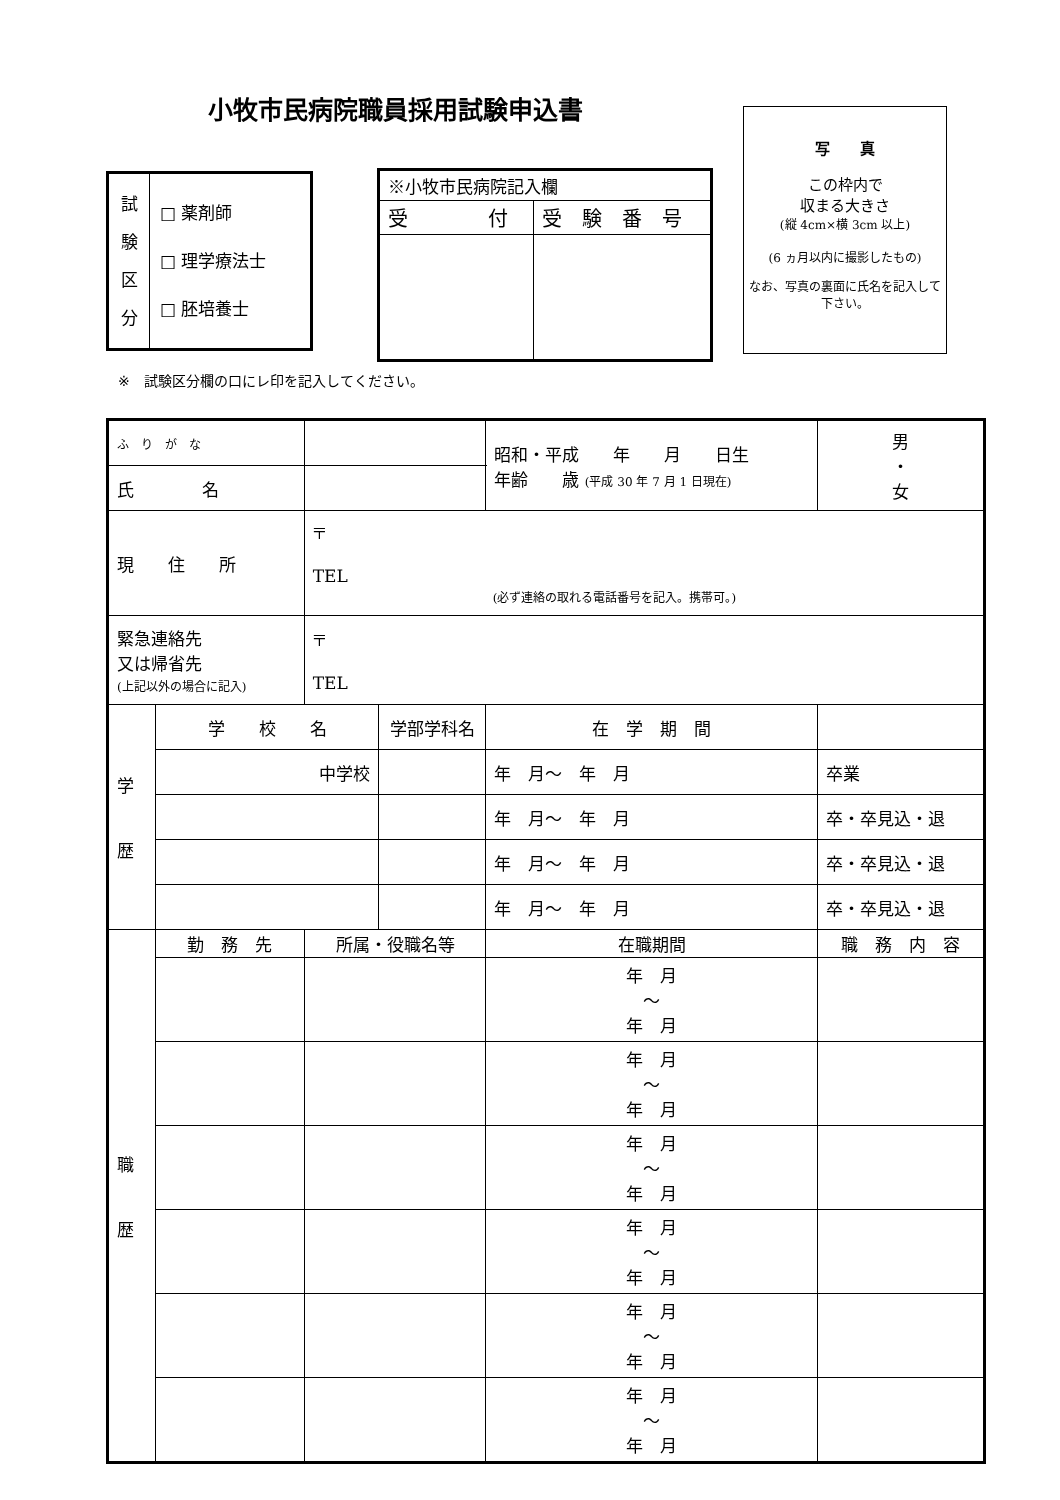小牧市民病院職員採用試験申込書
| 試 験 区 分 | □ 薬剤師 □ 理学療法士 □ 胚培養士 |
| ※小牧市民病院記入欄 | |
| 受 付 | 受 験 番 号 |
写　　真
この枠内で
収まる大きさ
(縦 4cm×横 3cm 以上)
(6 ヵ月以内に撮影したもの)
なお、写真の裏面に氏名を記入して下さい。
※　試験区分欄の口にレ印を記入してください。
| ふ り が な | | | | | 昭和・平成 年 月 日生 年齢 歳 (平成 30 年 7 月 1 日現在) | | 男 ・ 女 |
| 氏 名 | | | | | | | |
| 現 住 所 | | 〒 TEL (必ず連絡の取れる電話番号を記入。携帯可。) | | | | | |
| 緊急連絡先 又は帰省先 (上記以外の場合に記入) | | 〒 TEL | | | | | |
| 学 歴 | 学 校 名 | | 学部学科名 | | 在 学 期 間 | | |
| | 中学校 | | | | 年 月〜 年 月 | 卒業 | |
| | | | | | 年 月〜 年 月 | 卒・卒見込・退 | |
| | | | | | 年 月〜 年 月 | 卒・卒見込・退 | |
| | | | | | 年 月〜 年 月 | 卒・卒見込・退 | |
| 職 歴 | 勤 務 先 | 所属・役職名等 | | 在職期間 | | 職 務 内 容 | |
| | | | | 年 月 〜 年 月 | | | |
| | | | | 年 月 〜 年 月 | | | |
| | | | | 年 月 〜 年 月 | | | |
| | | | | 年 月 〜 年 月 | | | |
| | | | | 年 月 〜 年 月 | | | |
| | | | | 年 月 〜 年 月 | | | |